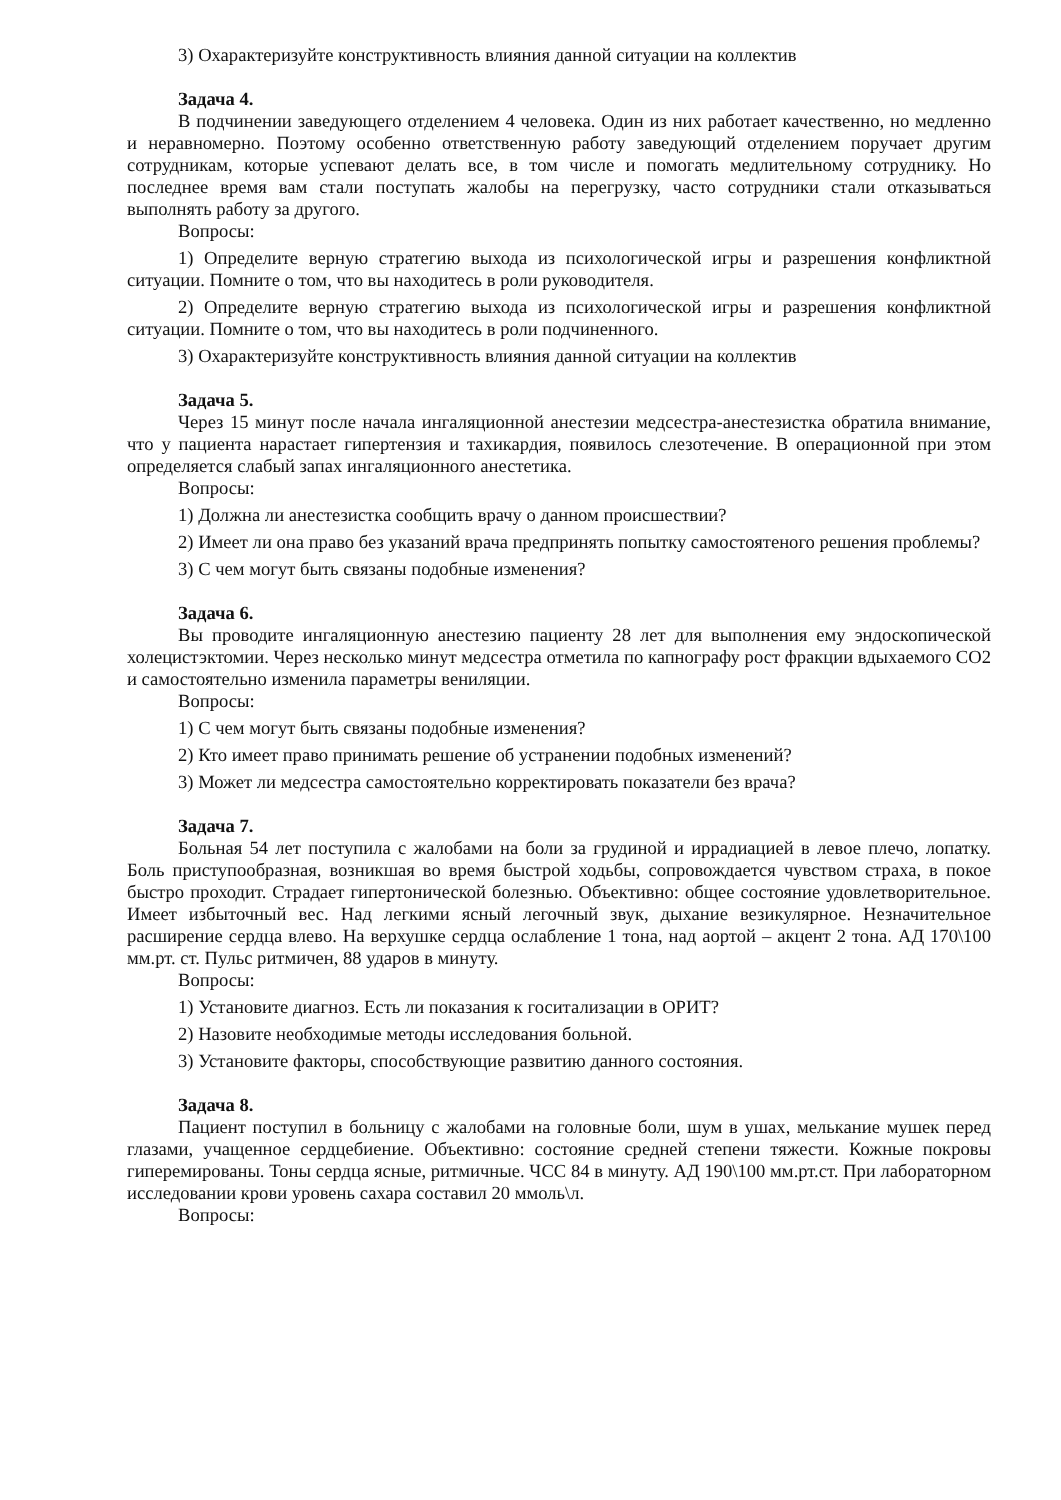3) Охарактеризуйте конструктивность влияния данной ситуации на коллектив
Задача 4.
В подчинении заведующего отделением 4 человека. Один из них работает качественно, но медленно и неравномерно. Поэтому особенно ответственную работу заведующий отделением поручает другим сотрудникам, которые успевают делать все, в том числе и помогать медлительному сотруднику. Но последнее время вам стали поступать жалобы на перегрузку, часто сотрудники стали отказываться выполнять работу за другого.
Вопросы:
1) Определите верную стратегию выхода из психологической игры и разрешения конфликтной ситуации. Помните о том, что вы находитесь в роли руководителя.
2) Определите верную стратегию выхода из психологической игры и разрешения конфликтной ситуации. Помните о том, что вы находитесь в роли подчиненного.
3) Охарактеризуйте конструктивность влияния данной ситуации на коллектив
Задача 5.
Через 15 минут после начала ингаляционной анестезии медсестра-анестезистка обратила внимание, что у пациента нарастает гипертензия и тахикардия, появилось слезотечение. В операционной при этом определяется слабый запах ингаляционного анестетика.
Вопросы:
1) Должна ли анестезистка сообщить врачу о данном происшествии?
2) Имеет ли она право без указаний врача предпринять попытку самостоятеного решения проблемы?
3) С чем могут быть связаны подобные изменения?
Задача 6.
Вы проводите ингаляционную анестезию пациенту 28 лет для выполнения ему эндоскопической холецистэктомии. Через несколько минут медсестра отметила по капнографу рост фракции вдыхаемого СО2 и самостоятельно изменила параметры вениляции.
Вопросы:
1) С чем могут быть связаны подобные изменения?
2) Кто имеет право принимать решение об устранении подобных изменений?
3) Может ли медсестра самостоятельно корректировать показатели без врача?
Задача 7.
Больная 54 лет поступила с жалобами на боли за грудиной и иррадиацией в левое плечо, лопатку. Боль приступообразная, возникшая во время быстрой ходьбы, сопровождается чувством страха, в покое быстро проходит. Страдает гипертонической болезнью. Объективно: общее состояние удовлетворительное. Имеет избыточный вес. Над легкими ясный легочный звук, дыхание везикулярное. Незначительное расширение сердца влево. На верхушке сердца ослабление 1 тона, над аортой – акцент 2 тона. АД 170\100 мм.рт. ст. Пульс ритмичен, 88 ударов в минуту.
Вопросы:
1) Установите диагноз. Есть ли показания к госитализации в ОРИТ?
2) Назовите необходимые методы исследования больной.
3) Установите факторы, способствующие развитию данного состояния.
Задача 8.
Пациент поступил в больницу с жалобами на головные боли, шум в ушах, мелькание мушек перед глазами, учащенное сердцебиение. Объективно: состояние средней степени тяжести. Кожные покровы гиперемированы. Тоны сердца ясные, ритмичные. ЧСС 84 в минуту. АД 190\100 мм.рт.ст. При лабораторном исследовании крови уровень сахара составил 20 ммоль\л.
Вопросы: